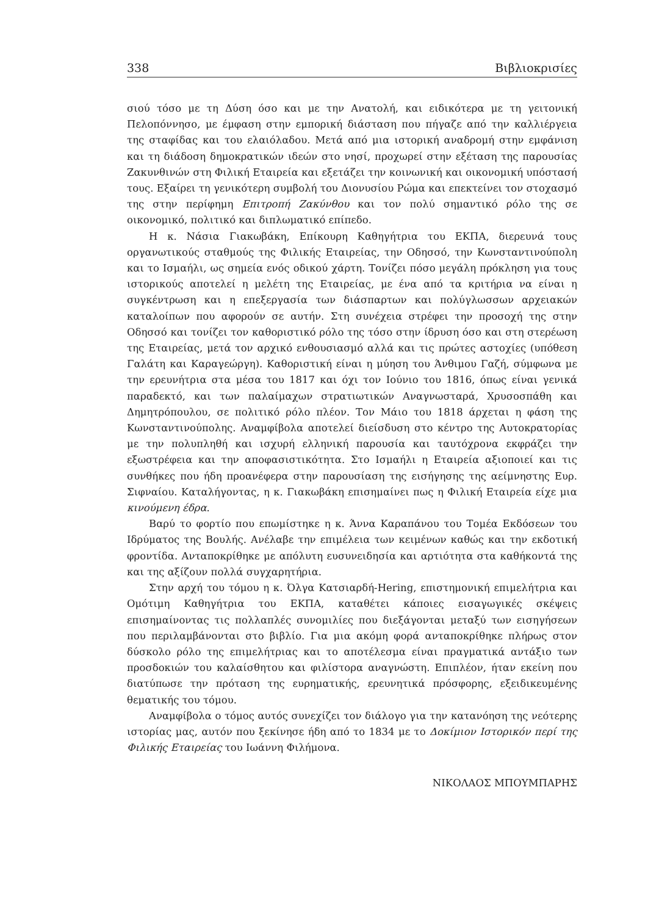338 Βιβλιοκρισίες
σιού τόσο με τη Δύση όσο και με την Ανατολή, και ειδικότερα με τη γειτονική Πελοπόννησο, με έμφαση στην εμπορική διάσταση που πήγαζε από την καλλιέργεια της σταφίδας και του ελαιόλαδου. Μετά από μια ιστορική αναδρομή στην εμφάνιση και τη διάδοση δημοκρατικών ιδεών στο νησί, προχωρεί στην εξέταση της παρουσίας Ζακυνθινών στη Φιλική Εταιρεία και εξετάζει την κοινωνική και οικονομική υπόστασή τους. Εξαίρει τη γενικότερη συμβολή του Διονυσίου Ρώμα και επεκτείνει τον στοχασμό της στην περίφημη Επιτροπή Ζακύνθου και τον πολύ σημαντικό ρόλο της σε οικονομικό, πολιτικό και διπλωματικό επίπεδο.
Η κ. Νάσια Γιακωβάκη, Επίκουρη Καθηγήτρια του ΕΚΠΑ, διερευνά τους οργανωτικούς σταθμούς της Φιλικής Εταιρείας, την Οδησσό, την Κωνσταντινούπολη και το Ισμαήλι, ως σημεία ενός οδικού χάρτη. Τονίζει πόσο μεγάλη πρόκληση για τους ιστορικούς αποτελεί η μελέτη της Εταιρείας, με ένα από τα κριτήρια να είναι η συγκέντρωση και η επεξεργασία των διάσπαρτων και πολύγλωσσων αρχειακών καταλοίπων που αφορούν σε αυτήν. Στη συνέχεια στρέφει την προσοχή της στην Οδησσό και τονίζει τον καθοριστικό ρόλο της τόσο στην ίδρυση όσο και στη στερέωση της Εταιρείας, μετά τον αρχικό ενθουσιασμό αλλά και τις πρώτες αστοχίες (υπόθεση Γαλάτη και Καραγεώργη). Καθοριστική είναι η μύηση του Άνθιμου Γαζή, σύμφωνα με την ερευνήτρια στα μέσα του 1817 και όχι τον Ιούνιο του 1816, όπως είναι γενικά παραδεκτό, και των παλαίμαχων στρατιωτικών Αναγνωσταρά, Χρυσοσπάθη και Δημητρόπουλου, σε πολιτικό ρόλο πλέον. Τον Μάιο του 1818 άρχεται η φάση της Κωνσταντινούπολης. Αναμφίβολα αποτελεί διείσδυση στο κέντρο της Αυτοκρατορίας με την πολυπληθή και ισχυρή ελληνική παρουσία και ταυτόχρονα εκφράζει την εξωστρέφεια και την αποφασιστικότητα. Στο Ισμαήλι η Εταιρεία αξιοποιεί και τις συνθήκες που ήδη προανέφερα στην παρουσίαση της εισήγησης της αείμνηστης Ευρ. Σιφναίου. Καταλήγοντας, η κ. Γιακωβάκη επισημαίνει πως η Φιλική Εταιρεία είχε μια κινούμενη έδρα.
Βαρύ το φορτίο που επωμίστηκε η κ. Άννα Καραπάνου του Τομέα Εκδόσεων του Ιδρύματος της Βουλής. Ανέλαβε την επιμέλεια των κειμένων καθώς και την εκδοτική φροντίδα. Ανταποκρίθηκε με απόλυτη ευσυνειδησία και αρτιότητα στα καθήκοντά της και της αξίζουν πολλά συγχαρητήρια.
Στην αρχή του τόμου η κ. Όλγα Κατσιαρδή-Hering, επιστημονική επιμελήτρια και Ομότιμη Καθηγήτρια του ΕΚΠΑ, καταθέτει κάποιες εισαγωγικές σκέψεις επισημαίνοντας τις πολλαπλές συνομιλίες που διεξάγονται μεταξύ των εισηγήσεων που περιλαμβάνονται στο βιβλίο. Για μια ακόμη φορά ανταποκρίθηκε πλήρως στον δύσκολο ρόλο της επιμελήτριας και το αποτέλεσμα είναι πραγματικά αντάξιο των προσδοκιών του καλαίσθητου και φιλίστορα αναγνώστη. Επιπλέον, ήταν εκείνη που διατύπωσε την πρόταση της ευρηματικής, ερευνητικά πρόσφορης, εξειδικευμένης θεματικής του τόμου.
Αναμφίβολα ο τόμος αυτός συνεχίζει τον διάλογο για την κατανόηση της νεότερης ιστορίας μας, αυτόν που ξεκίνησε ήδη από το 1834 με το Δοκίμιον Ιστορικόν περί της Φιλικής Εταιρείας του Ιωάννη Φιλήμονα.
ΝΙΚΟΛΑΟΣ ΜΠΟΥΜΠΑΡΗΣ